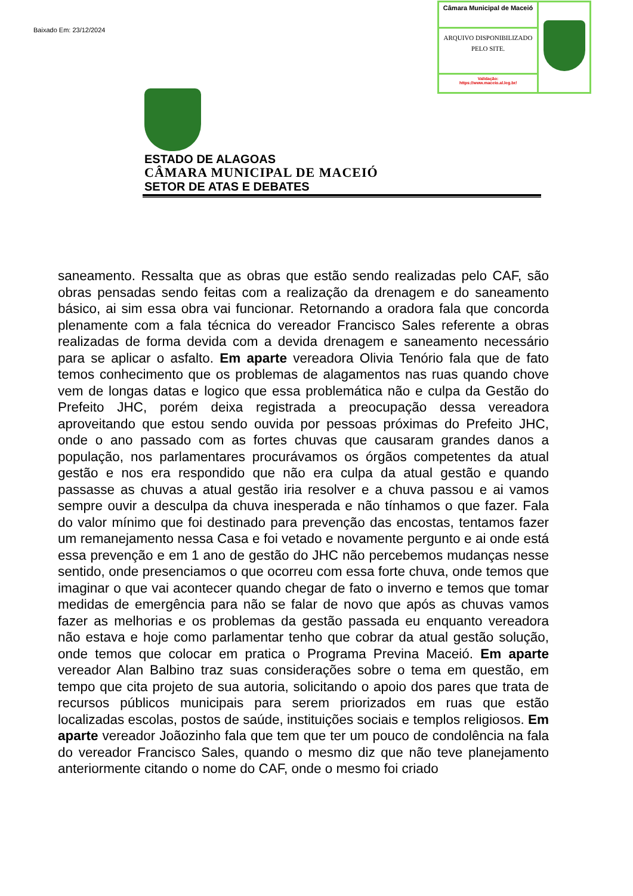Baixado Em: 23/12/2024
Câmara Municipal de Maceió
ARQUIVO DISPONIBILIZADO PELO SITE.
Validação:
https://www.maceio.al.leg.br/
ESTADO DE ALAGOAS
CÂMARA MUNICIPAL DE MACEIÓ
SETOR DE ATAS E DEBATES
saneamento. Ressalta que as obras que estão sendo realizadas pelo CAF, são obras pensadas sendo feitas com a realização da drenagem e do saneamento básico, ai sim essa obra vai funcionar. Retornando a oradora fala que concorda plenamente com a fala técnica do vereador Francisco Sales referente a obras realizadas de forma devida com a devida drenagem e saneamento necessário para se aplicar o asfalto. Em aparte vereadora Olivia Tenório fala que de fato temos conhecimento que os problemas de alagamentos nas ruas quando chove vem de longas datas e logico que essa problemática não e culpa da Gestão do Prefeito JHC, porém deixa registrada a preocupação dessa vereadora aproveitando que estou sendo ouvida por pessoas próximas do Prefeito JHC, onde o ano passado com as fortes chuvas que causaram grandes danos a população, nos parlamentares procurávamos os órgãos competentes da atual gestão e nos era respondido que não era culpa da atual gestão e quando passasse as chuvas a atual gestão iria resolver e a chuva passou e ai vamos sempre ouvir a desculpa da chuva inesperada e não tínhamos o que fazer. Fala do valor mínimo que foi destinado para prevenção das encostas, tentamos fazer um remanejamento nessa Casa e foi vetado e novamente pergunto e ai onde está essa prevenção e em 1 ano de gestão do JHC não percebemos mudanças nesse sentido, onde presenciamos o que ocorreu com essa forte chuva, onde temos que imaginar o que vai acontecer quando chegar de fato o inverno e temos que tomar medidas de emergência para não se falar de novo que após as chuvas vamos fazer as melhorias e os problemas da gestão passada eu enquanto vereadora não estava e hoje como parlamentar tenho que cobrar da atual gestão solução, onde temos que colocar em pratica o Programa Previna Maceió. Em aparte vereador Alan Balbino traz suas considerações sobre o tema em questão, em tempo que cita projeto de sua autoria, solicitando o apoio dos pares que trata de recursos públicos municipais para serem priorizados em ruas que estão localizadas escolas, postos de saúde, instituições sociais e templos religiosos. Em aparte vereador Joãozinho fala que tem que ter um pouco de condolência na fala do vereador Francisco Sales, quando o mesmo diz que não teve planejamento anteriormente citando o nome do CAF, onde o mesmo foi criado